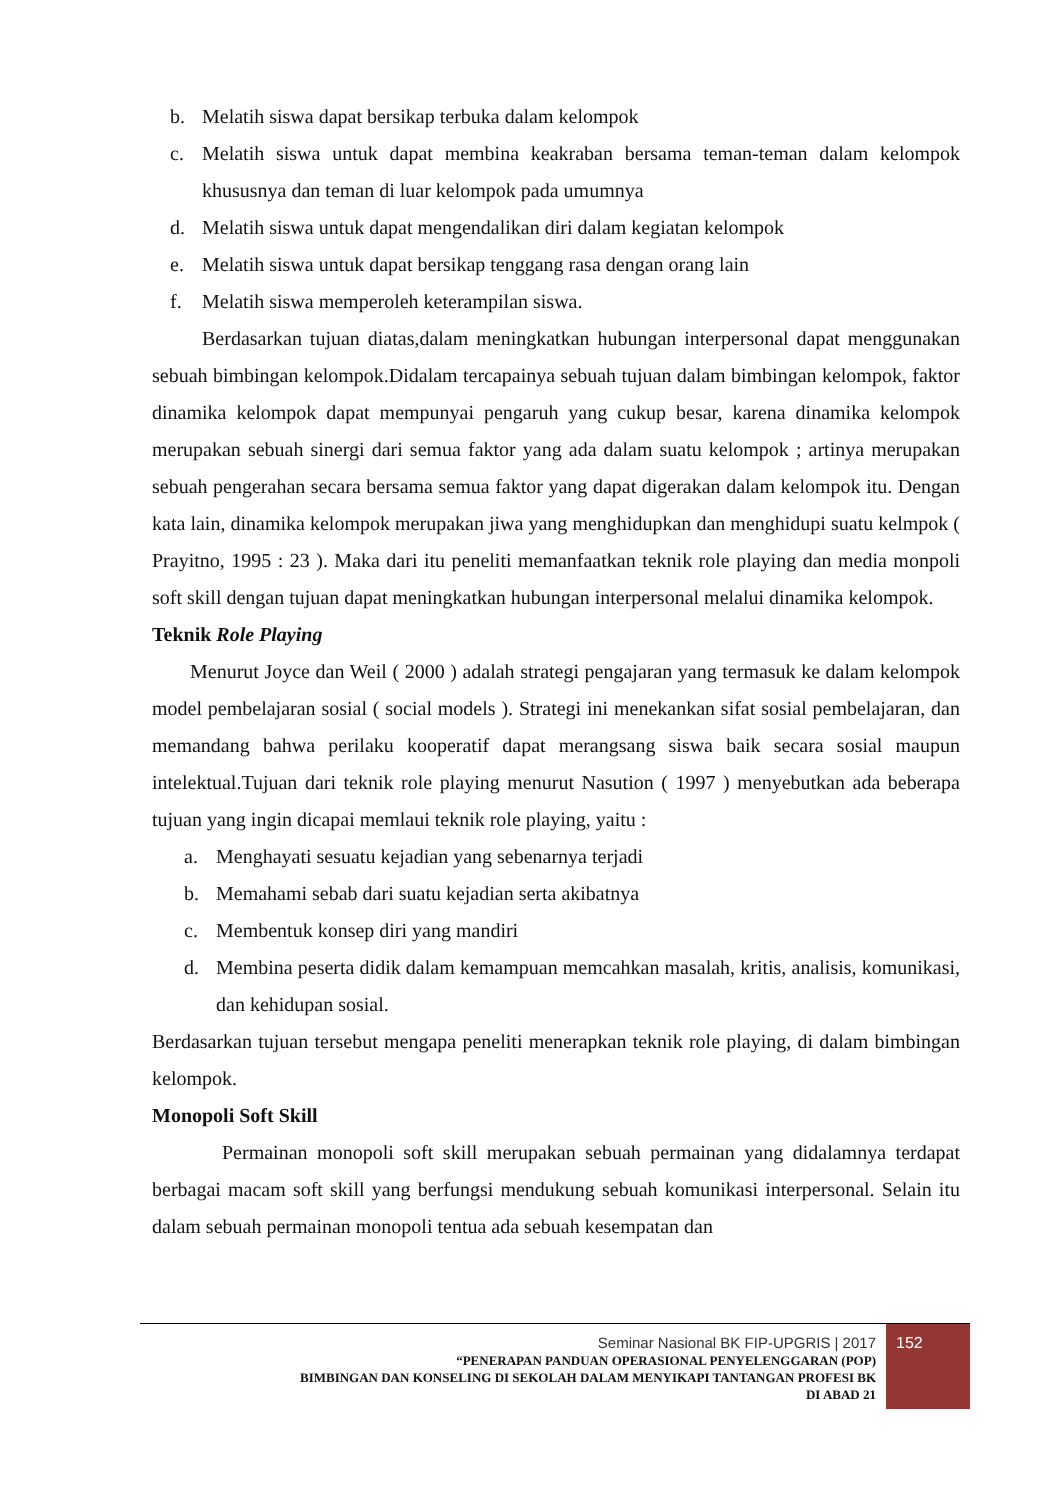b. Melatih siswa dapat bersikap terbuka dalam kelompok
c. Melatih siswa untuk dapat membina keakraban bersama teman-teman dalam kelompok khususnya dan teman di luar kelompok pada umumnya
d. Melatih siswa untuk dapat mengendalikan diri dalam kegiatan kelompok
e. Melatih siswa untuk dapat bersikap tenggang rasa dengan orang lain
f. Melatih siswa memperoleh keterampilan siswa.
Berdasarkan tujuan diatas,dalam meningkatkan hubungan interpersonal dapat menggunakan sebuah bimbingan kelompok.Didalam tercapainya sebuah tujuan dalam bimbingan kelompok, faktor dinamika kelompok dapat mempunyai pengaruh yang cukup besar, karena dinamika kelompok merupakan sebuah sinergi dari semua faktor yang ada dalam suatu kelompok ; artinya merupakan sebuah pengerahan secara bersama semua faktor yang dapat digerakan dalam kelompok itu. Dengan kata lain, dinamika kelompok merupakan jiwa yang menghidupkan dan menghidupi suatu kelmpok ( Prayitno, 1995 : 23 ). Maka dari itu peneliti memanfaatkan teknik role playing dan media monpoli soft skill dengan tujuan dapat meningkatkan hubungan interpersonal melalui dinamika kelompok.
Teknik Role Playing
Menurut Joyce dan Weil ( 2000 ) adalah strategi pengajaran yang termasuk ke dalam kelompok model pembelajaran sosial ( social models ). Strategi ini menekankan sifat sosial pembelajaran, dan memandang bahwa perilaku kooperatif dapat merangsang siswa baik secara sosial maupun intelektual.Tujuan dari teknik role playing menurut Nasution ( 1997 ) menyebutkan ada beberapa tujuan yang ingin dicapai memlaui teknik role playing, yaitu :
a. Menghayati sesuatu kejadian yang sebenarnya terjadi
b. Memahami sebab dari suatu kejadian serta akibatnya
c. Membentuk konsep diri yang mandiri
d. Membina peserta didik dalam kemampuan memcahkan masalah, kritis, analisis, komunikasi, dan kehidupan sosial.
Berdasarkan tujuan tersebut mengapa peneliti menerapkan teknik role playing, di dalam bimbingan kelompok.
Monopoli Soft Skill
Permainan monopoli soft skill merupakan sebuah permainan yang didalamnya terdapat berbagai macam soft skill yang berfungsi mendukung sebuah komunikasi interpersonal. Selain itu dalam sebuah permainan monopoli tentua ada sebuah kesempatan dan
Seminar Nasional BK FIP-UPGRIS | 2017
“PENERAPAN PANDUAN OPERASIONAL PENYELENGGARAN (POP)
BIMBINGAN DAN KONSELING DI SEKOLAH DALAM MENYIKAPI TANTANGAN PROFESI BK
DI ABAD 21
152